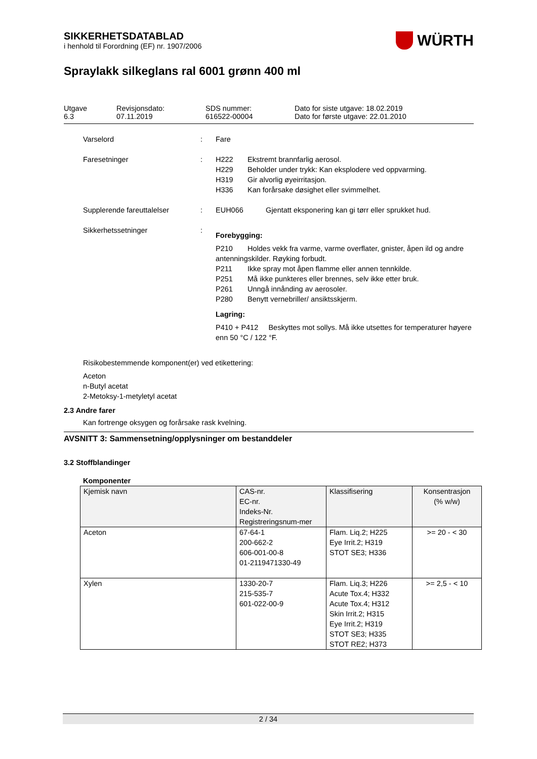SIKKERHETSDATABLAD
i henhold til Forordning (EF) nr. 1907/2006
WÜRTH
Spraylakk silkeglans ral 6001 grønn 400 ml
Utgave
6.3
Revisjonsdato:
07.11.2019
SDS nummer:
616522-00004
Dato for siste utgave: 18.02.2019
Dato for første utgave: 22.01.2010
Varselord : Fare
Faresetninger : H222 Ekstremt brannfarlig aerosol.
H229 Beholder under trykk: Kan eksplodere ved oppvarming.
H319 Gir alvorlig øyeirritasjon.
H336 Kan forårsake døsighet eller svimmelhet.
Supplerende fareuttalelser : EUH066 Gjentatt eksponering kan gi tørr eller sprukket hud.
Sikkerhetssetninger :
Forebygging:
P210 Holdes vekk fra varme, varme overflater, gnister, åpen ild og andre antenningskilder. Røyking forbudt.
P211 Ikke spray mot åpen flamme eller annen tennkilde.
P251 Må ikke punkteres eller brennes, selv ikke etter bruk.
P261 Unngå innånding av aerosoler.
P280 Benytt vernebriller/ ansiktsskjerm.
Lagring:
P410 + P412 Beskyttes mot sollys. Må ikke utsettes for temperaturer høyere enn 50 °C / 122 °F.
Risikobestemmende komponent(er) ved etikettering:
Aceton
n-Butyl acetat
2-Metoksy-1-metyletyl acetat
2.3 Andre farer
Kan fortrenge oksygen og forårsake rask kvelning.
AVSNITT 3: Sammensetning/opplysninger om bestanddeler
3.2 Stoffblandinger
Komponenter
| Kjemisk navn | CAS-nr. EC-nr. Indeks-Nr. Registreringsnum-mer | Klassifisering | Konsentrasjon (% w/w) |
| --- | --- | --- | --- |
| Aceton | 67-64-1 200-662-2 606-001-00-8 01-2119471330-49 | Flam. Liq.2; H225 Eye Irrit.2; H319 STOT SE3; H336 | >= 20 - < 30 |
| Xylen | 1330-20-7 215-535-7 601-022-00-9 | Flam. Liq.3; H226 Acute Tox.4; H332 Acute Tox.4; H312 Skin Irrit.2; H315 Eye Irrit.2; H319 STOT SE3; H335 STOT RE2; H373 | >= 2,5 - < 10 |
2 / 34